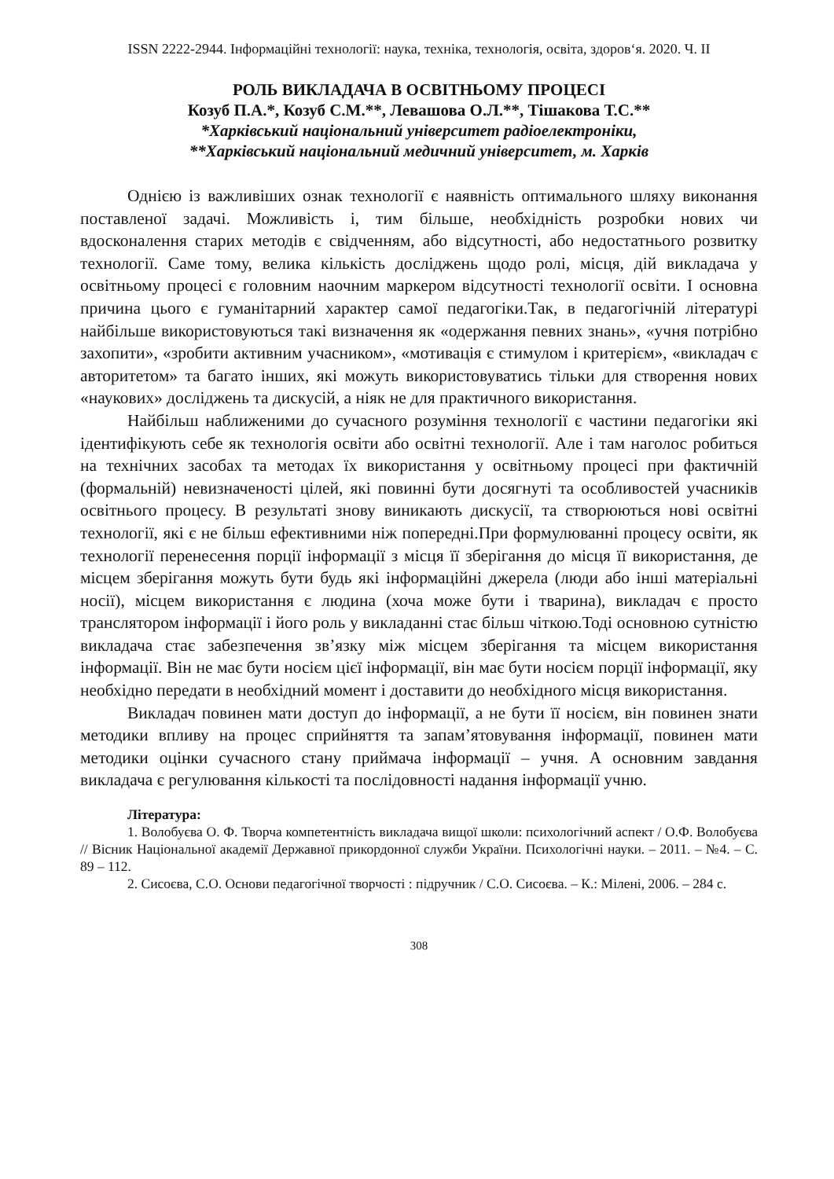ISSN 2222-2944. Інформаційні технології: наука, техніка, технологія, освіта, здоров‘я. 2020. Ч. ІІ
РОЛЬ ВИКЛАДАЧА В ОСВІТНЬОМУ ПРОЦЕСІ
Козуб П.А.*, Козуб С.М.**, Левашова О.Л.**, Тішакова Т.С.**
*Харківський національний університет радіоелектроніки,
**Харківський національний медичний університет, м. Харків
Однією із важливіших ознак технології є наявність оптимального шляху виконання поставленої задачі. Можливість і, тим більше, необхідність розробки нових чи вдосконалення старих методів є свідченням, або відсутності, або недостатнього розвитку технології. Саме тому, велика кількість досліджень щодо ролі, місця, дій викладача у освітньому процесі є головним наочним маркером відсутності технології освіти. І основна причина цього є гуманітарний характер самої педагогіки.Так, в педагогічній літературі найбільше використовуються такі визначення як «одержання певних знань», «учня потрібно захопити», «зробити активним учасником», «мотивація є стимулом і критерієм», «викладач є авторитетом» та багато інших, які можуть використовуватись тільки для створення нових «наукових» досліджень та дискусій, а ніяк не для практичного використання.
Найбільш наближеними до сучасного розуміння технології є частини педагогіки які ідентифікують себе як технологія освіти або освітні технології. Але і там наголос робиться на технічних засобах та методах їх використання у освітньому процесі при фактичній (формальній) невизначеності цілей, які повинні бути досягнуті та особливостей учасників освітнього процесу. В результаті знову виникають дискусії, та створюються нові освітні технології, які є не більш ефективними ніж попередні.При формулюванні процесу освіти, як технології перенесення порції інформації з місця її зберігання до місця її використання, де місцем зберігання можуть бути будь які інформаційні джерела (люди або інші матеріальні носії), місцем використання є людина (хоча може бути і тварина), викладач є просто транслятором інформації і його роль у викладанні стає більш чіткою.Тоді основною сутністю викладача стає забезпечення зв’язку між місцем зберігання та місцем використання інформації. Він не має бути носієм цієї інформації, він має бути носієм порції інформації, яку необхідно передати в необхідний момент і доставити до необхідного місця використання.
Викладач повинен мати доступ до інформації, а не бути її носієм, він повинен знати методики впливу на процес сприйняття та запам’ятовування інформації, повинен мати методики оцінки сучасного стану приймача інформації – учня. А основним завдання викладача є регулювання кількості та послідовності надання інформації учню.
Література:
1. Волобуєва О. Ф. Творча компетентність викладача вищої школи: психологічний аспект / О.Ф. Волобуєва // Вісник Національної академії Державної прикордонної служби України. Психологічні науки. – 2011. – №4. – С. 89 – 112.
2. Сисоєва, С.О. Основи педагогічної творчості : підручник / С.О. Сисоєва. – К.: Мілені, 2006. – 284 с.
308